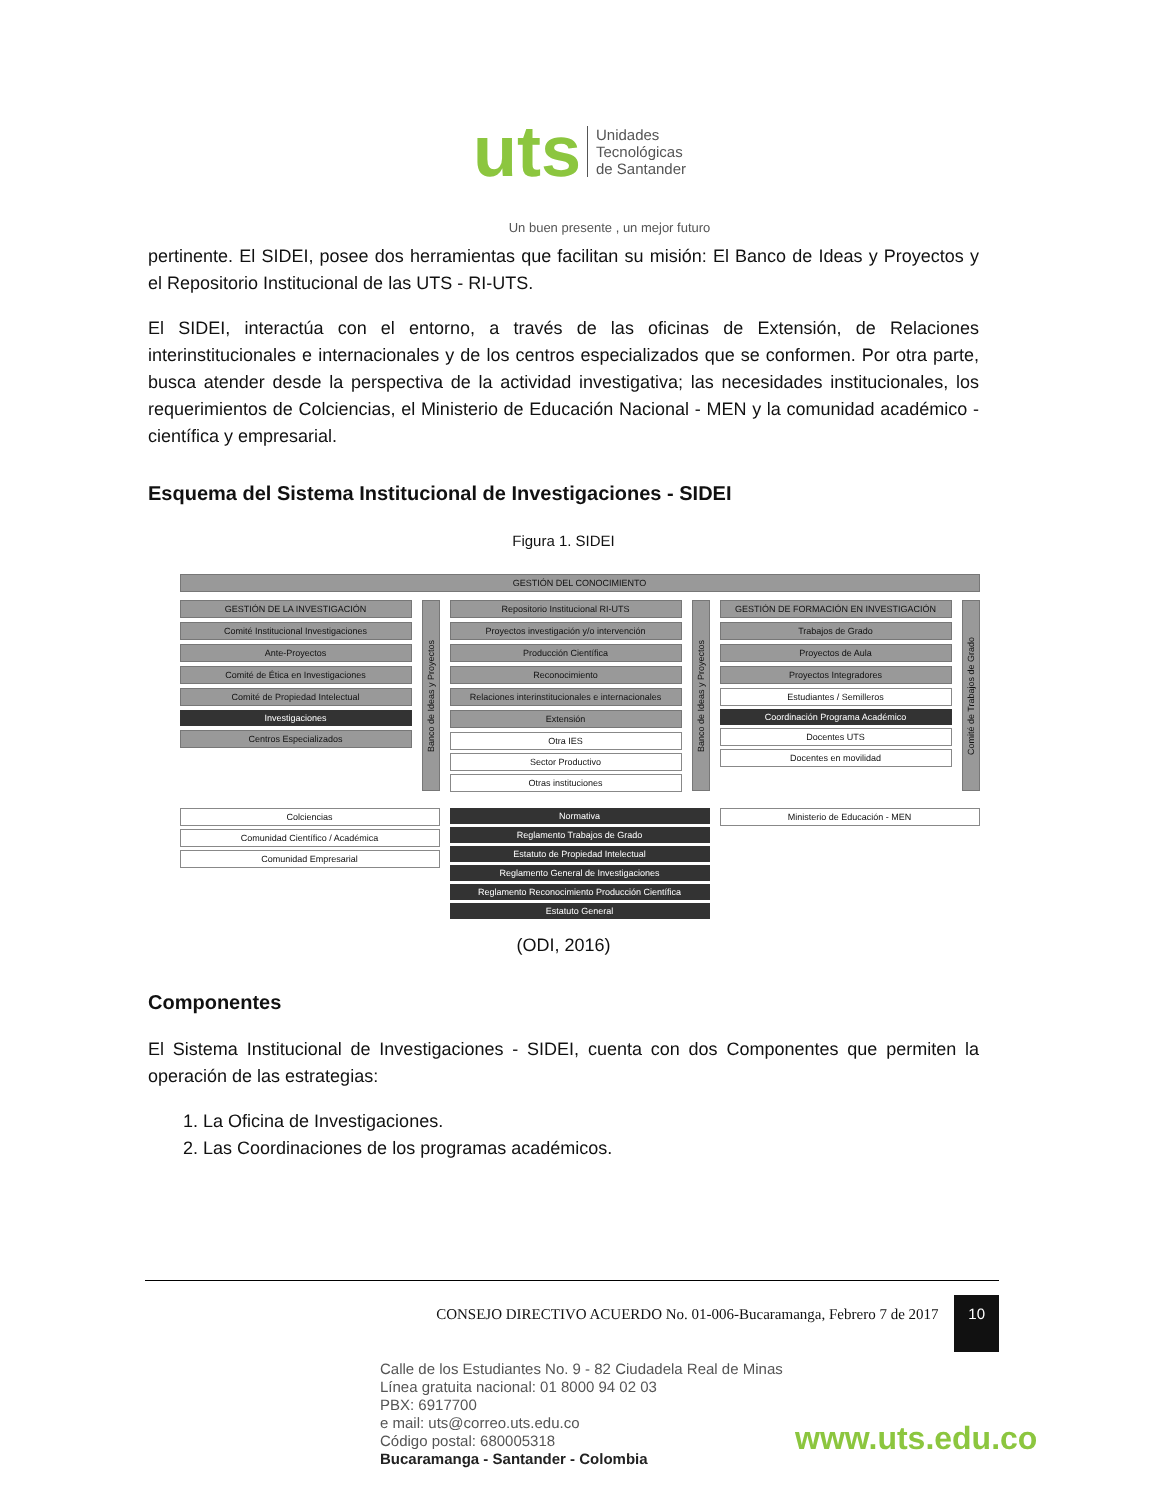uts Unidades
Tecnológicas
de Santander
Un buen presente , un mejor futuro
pertinente. El SIDEI, posee dos herramientas que facilitan su misión: El Banco de Ideas y Proyectos y el Repositorio Institucional de las UTS - RI-UTS.
El SIDEI, interactúa con el entorno, a través de las oficinas de Extensión, de Relaciones interinstitucionales e internacionales y de los centros especializados que se conformen. Por otra parte, busca atender desde la perspectiva de la actividad investigativa; las necesidades institucionales, los requerimientos de Colciencias, el Ministerio de Educación Nacional - MEN y la comunidad académico - científica y empresarial.
Esquema del Sistema Institucional de Investigaciones - SIDEI
Figura 1. SIDEI
GESTIÓN DEL CONOCIMIENTO
GESTIÓN DE LA INVESTIGACIÓN
Comité Institucional Investigaciones
Ante-Proyectos
Comité de Ética en Investigaciones
Comité de Propiedad Intelectual
Investigaciones
Centros Especializados
Banco de Ideas y Proyectos
Repositorio Institucional RI-UTS
Proyectos investigación y/o intervención
Producción Científica
Reconocimiento
Relaciones interinstitucionales e internacionales
Extensión
Otra IES
Sector Productivo
Otras instituciones
Banco de Ideas y Proyectos
GESTIÓN DE FORMACIÓN EN INVESTIGACIÓN
Trabajos de Grado
Proyectos de Aula
Proyectos Integradores
Estudiantes / Semilleros
Coordinación Programa Académico
Docentes UTS
Docentes en movilidad
Comité de Trabajos de Grado
Colciencias
Comunidad Científico / Académica
Comunidad Empresarial
Normativa
Reglamento Trabajos de Grado
Estatuto de Propiedad Intelectual
Reglamento General de Investigaciones
Reglamento Reconocimiento Producción Científica
Estatuto General
Ministerio de Educación - MEN
(ODI, 2016)
Componentes
El Sistema Institucional de Investigaciones - SIDEI, cuenta con dos Componentes que permiten la operación de las estrategias:
1. La Oficina de Investigaciones.
2. Las Coordinaciones de los programas académicos.
CONSEJO DIRECTIVO ACUERDO No. 01-006-Bucaramanga, Febrero 7 de 2017 10
Calle de los Estudiantes No. 9 - 82 Ciudadela Real de Minas
Línea gratuita nacional: 01 8000 94 02 03
PBX: 6917700
e mail: uts@correo.uts.edu.co
Código postal: 680005318
Bucaramanga - Santander - Colombia
www.uts.edu.co